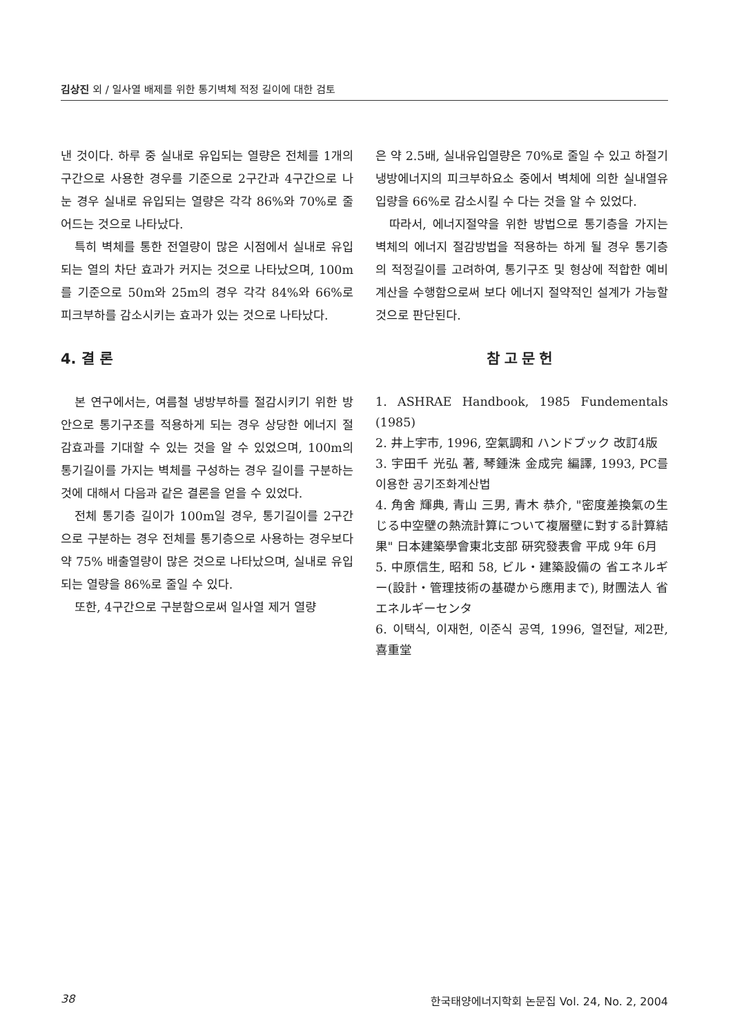김상진 외 / 일사열 배제를 위한 통기벽체 적정 길이에 대한 검토
낸 것이다. 하루 중 실내로 유입되는 열량은 전체를 1개의 구간으로 사용한 경우를 기준으로 2구간과 4구간으로 나눈 경우 실내로 유입되는 열량은 각각 86%와 70%로 줄어드는 것으로 나타났다.
특히 벽체를 통한 전열량이 많은 시점에서 실내로 유입되는 열의 차단 효과가 커지는 것으로 나타났으며, 100m를 기준으로 50m와 25m의 경우 각각 84%와 66%로 피크부하를 감소시키는 효과가 있는 것으로 나타났다.
4. 결 론
본 연구에서는, 여름철 냉방부하를 절감시키기 위한 방안으로 통기구조를 적용하게 되는 경우 상당한 에너지 절감효과를 기대할 수 있는 것을 알 수 있었으며, 100m의 통기길이를 가지는 벽체를 구성하는 경우 길이를 구분하는 것에 대해서 다음과 같은 결론을 얻을 수 있었다.
전체 통기층 길이가 100m일 경우, 통기길이를 2구간으로 구분하는 경우 전체를 통기층으로 사용하는 경우보다 약 75% 배출열량이 많은 것으로 나타났으며, 실내로 유입되는 열량을 86%로 줄일 수 있다.
또한, 4구간으로 구분함으로써 일사열 제거 열량
은 약 2.5배, 실내유입열량은 70%로 줄일 수 있고 하절기 냉방에너지의 피크부하요소 중에서 벽체에 의한 실내열유입량을 66%로 감소시킬 수 다는 것을 알 수 있었다.
따라서, 에너지절약을 위한 방법으로 통기층을 가지는 벽체의 에너지 절감방법을 적용하는 하게 될 경우 통기층의 적정길이를 고려하여, 통기구조 및 형상에 적합한 예비계산을 수행함으로써 보다 에너지 절약적인 설계가 가능할 것으로 판단된다.
참고문헌
1. ASHRAE Handbook, 1985 Fundementals (1985)
2. 井上宇市, 1996, 空氣調和 ハンドブック 改訂4版
3. 宇田千 光弘 著, 琴鍾洙 金成完 編譯, 1993, PC를 이용한 공기조화계산법
4. 角舍 輝典, 青山 三男, 青木 恭介, "密度差換氣の生じる中空壁の熱流計算について複層壁に對する計算結果" 日本建築學會東北支部 硏究發表會 平成 9年 6月
5. 中原信生, 昭和 58, ビル・建築設備の 省エネルギー(設計・管理技術の基礎から應用まで), 財團法人 省エネルギーセンタ
6. 이택식, 이재헌, 이준식 공역, 1996, 열전달, 제2판, 喜重堂
38 한국태양에너지학회 논문집 Vol. 24, No. 2, 2004